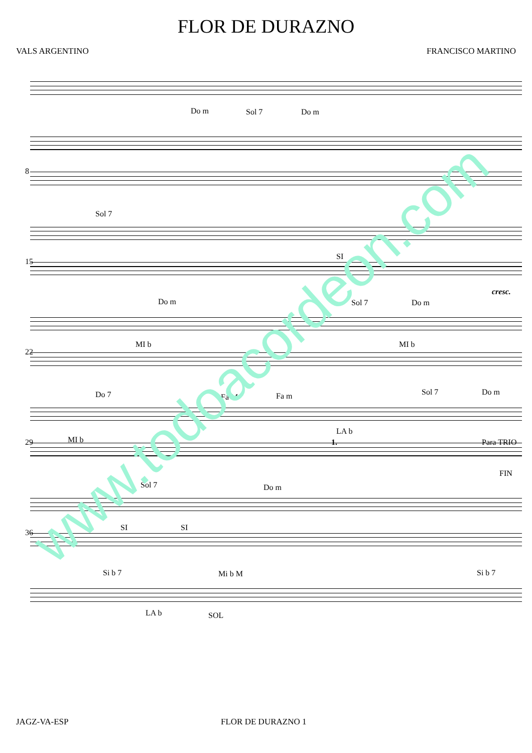FLOR DE DURAZNO
VALS ARGENTINO FRANCISCO MARTINO
Do m Sol 7 Do m
8
Sol 7
SI
15
Do m Sol 7 Do m
cresc.
MI b MI b
22
Do 7 Fa M Fa m Sol 7 Do m
MI b
LA b
29
Sol 7 Do m
1. Para TRIO
FIN
SI SI
36
Si b 7 Mi b M Si b 7
LA b SOL
www.todoacordeon.com
JAGZ-VA-ESP FLOR DE DURAZNO 1